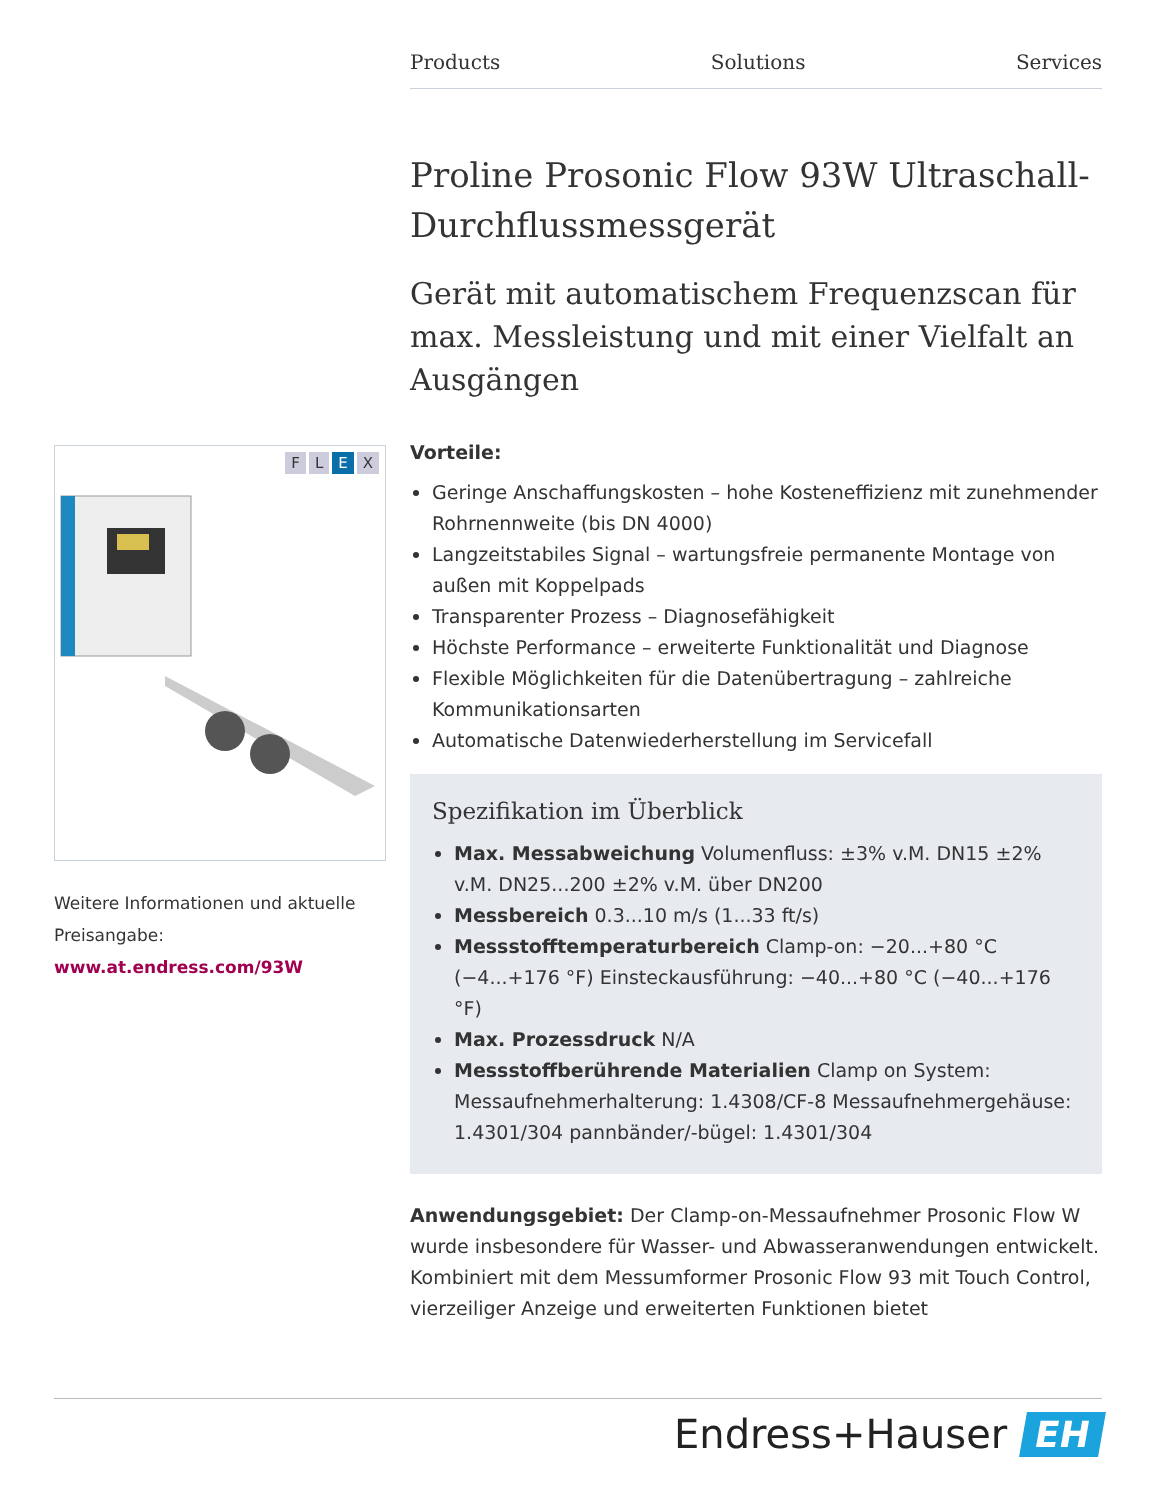Products Solutions Services
FLEX
Weitere Informationen und aktuelle Preisangabe:
www.at.endress.com/93W
Proline Prosonic Flow 93W Ultraschall-Durchflussmessgerät
Gerät mit automatischem Frequenzscan für max. Messleistung und mit einer Vielfalt an Ausgängen
Vorteile:
Geringe Anschaffungskosten – hohe Kosteneffizienz mit zunehmender Rohrnennweite (bis DN 4000)
Langzeitstabiles Signal – wartungsfreie permanente Montage von außen mit Koppelpads
Transparenter Prozess – Diagnosefähigkeit
Höchste Performance – erweiterte Funktionalität und Diagnose
Flexible Möglichkeiten für die Datenübertragung – zahlreiche Kommunikationsarten
Automatische Datenwiederherstellung im Servicefall
Spezifikation im Überblick
Max. Messabweichung Volumenfluss: ±3% v.M. DN15 ±2% v.M. DN25...200 ±2% v.M. über DN200
Messbereich 0.3...10 m/s (1...33 ft/s)
Messstofftemperaturbereich Clamp-on: −20...+80 °C (−4...+176 °F) Einsteckausführung: −40...+80 °C (−40...+176 °F)
Max. Prozessdruck N/A
Messstoffberührende Materialien Clamp on System: Messaufnehmerhalterung: 1.4308/CF-8 Messaufnehmergehäuse: 1.4301/304 pannbänder/-bügel: 1.4301/304
Anwendungsgebiet: Der Clamp-on-Messaufnehmer Prosonic Flow W wurde insbesondere für Wasser- und Abwasseranwendungen entwickelt. Kombiniert mit dem Messumformer Prosonic Flow 93 mit Touch Control, vierzeiliger Anzeige und erweiterten Funktionen bietet
Endress+Hauser EH